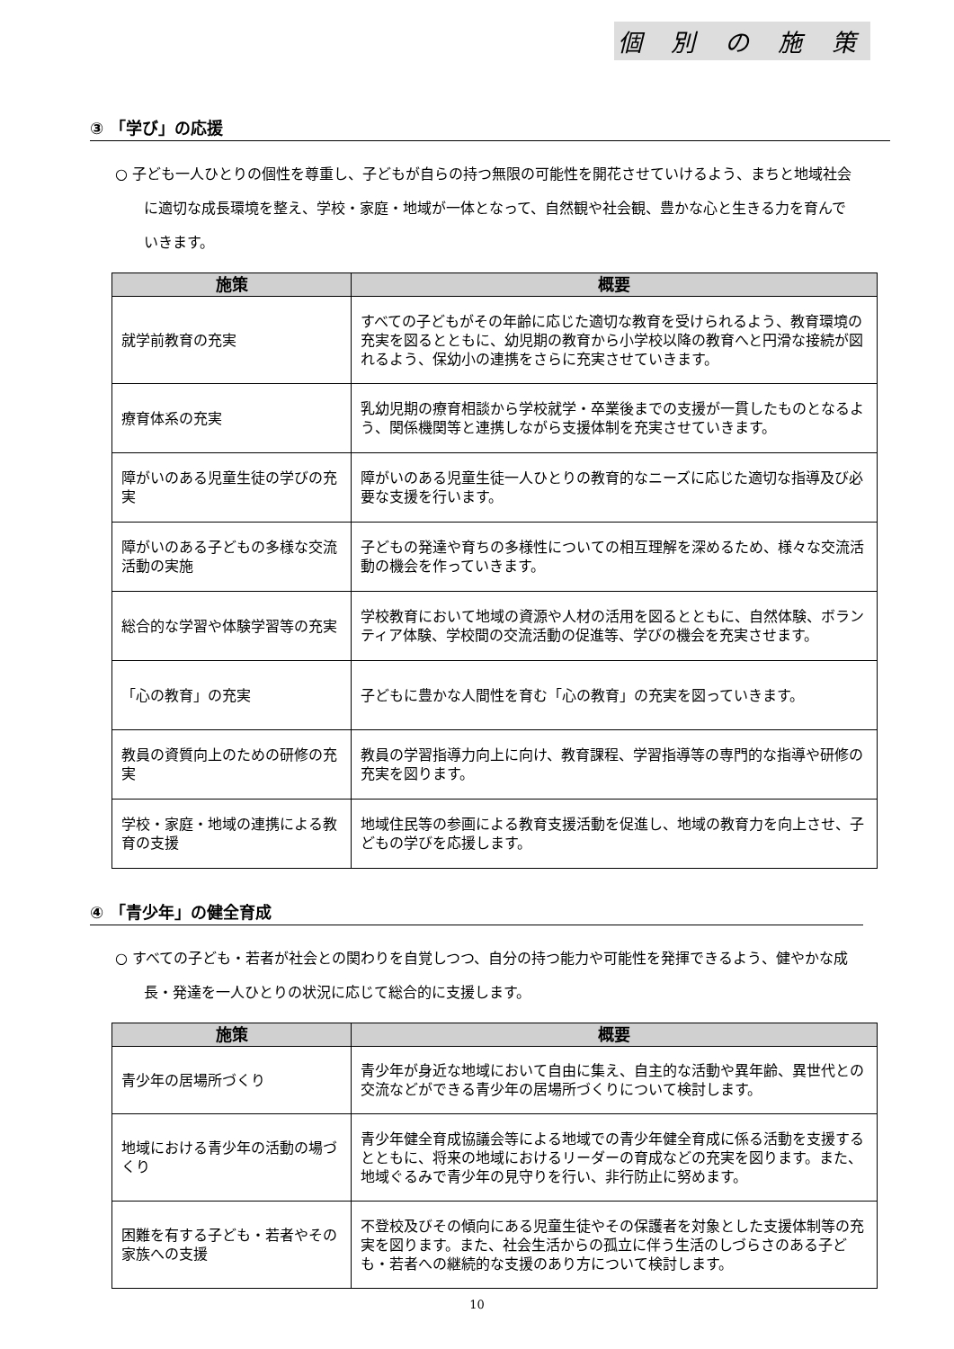個 別 の 施 策
③ 「学び」の応援
○ 子ども一人ひとりの個性を尊重し、子どもが自らの持つ無限の可能性を開花させていけるよう、まちと地域社会に適切な成長環境を整え、学校・家庭・地域が一体となって、自然観や社会観、豊かな心と生きる力を育んでいきます。
| 施策 | 概要 |
| --- | --- |
| 就学前教育の充実 | すべての子どもがその年齢に応じた適切な教育を受けられるよう、教育環境の充実を図るとともに、幼児期の教育から小学校以降の教育へと円滑な接続が図れるよう、保幼小の連携をさらに充実させていきます。 |
| 療育体系の充実 | 乳幼児期の療育相談から学校就学・卒業後までの支援が一貫したものとなるよう、関係機関等と連携しながら支援体制を充実させていきます。 |
| 障がいのある児童生徒の学びの充実 | 障がいのある児童生徒一人ひとりの教育的なニーズに応じた適切な指導及び必要な支援を行います。 |
| 障がいのある子どもの多様な交流活動の実施 | 子どもの発達や育ちの多様性についての相互理解を深めるため、様々な交流活動の機会を作っていきます。 |
| 総合的な学習や体験学習等の充実 | 学校教育において地域の資源や人材の活用を図るとともに、自然体験、ボランティア体験、学校間の交流活動の促進等、学びの機会を充実させます。 |
| 「心の教育」の充実 | 子どもに豊かな人間性を育む「心の教育」の充実を図っていきます。 |
| 教員の資質向上のための研修の充実 | 教員の学習指導力向上に向け、教育課程、学習指導等の専門的な指導や研修の充実を図ります。 |
| 学校・家庭・地域の連携による教育の支援 | 地域住民等の参画による教育支援活動を促進し、地域の教育力を向上させ、子どもの学びを応援します。 |
④ 「青少年」の健全育成
○ すべての子ども・若者が社会との関わりを自覚しつつ、自分の持つ能力や可能性を発揮できるよう、健やかな成長・発達を一人ひとりの状況に応じて総合的に支援します。
| 施策 | 概要 |
| --- | --- |
| 青少年の居場所づくり | 青少年が身近な地域において自由に集え、自主的な活動や異年齢、異世代との交流などができる青少年の居場所づくりについて検討します。 |
| 地域における青少年の活動の場づくり | 青少年健全育成協議会等による地域での青少年健全育成に係る活動を支援するとともに、将来の地域におけるリーダーの育成などの充実を図ります。また、地域ぐるみで青少年の見守りを行い、非行防止に努めます。 |
| 困難を有する子ども・若者やその家族への支援 | 不登校及びその傾向にある児童生徒やその保護者を対象とした支援体制等の充実を図ります。また、社会生活からの孤立に伴う生活のしづらさのある子ども・若者への継続的な支援のあり方について検討します。 |
10